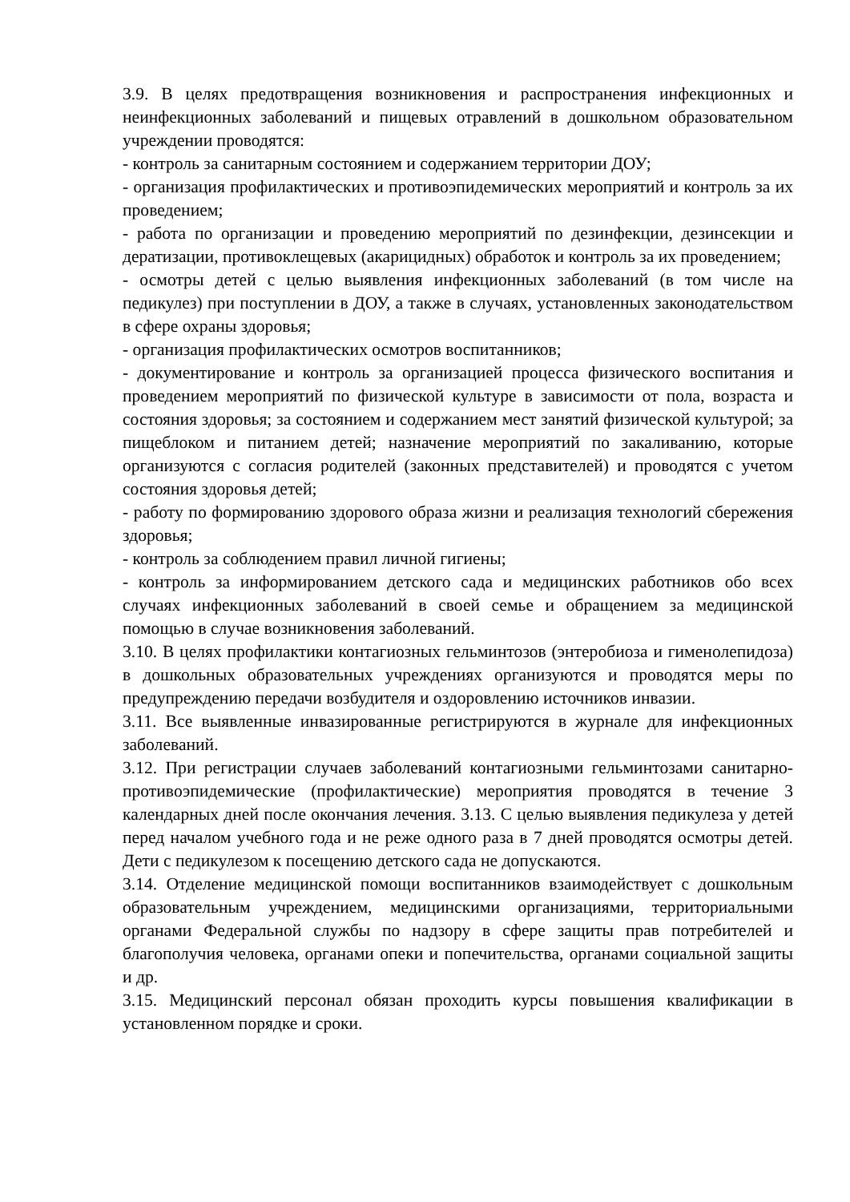3.9. В целях предотвращения возникновения и распространения инфекционных и неинфекционных заболеваний и пищевых отравлений в дошкольном образовательном учреждении проводятся:
- контроль за санитарным состоянием и содержанием территории ДОУ;
- организация профилактических и противоэпидемических мероприятий и контроль за их проведением;
- работа по организации и проведению мероприятий по дезинфекции, дезинсекции и дератизации, противоклещевых (акарицидных) обработок и контроль за их проведением;
- осмотры детей с целью выявления инфекционных заболеваний (в том числе на педикулез) при поступлении в ДОУ, а также в случаях, установленных законодательством в сфере охраны здоровья;
- организация профилактических осмотров воспитанников;
- документирование и контроль за организацией процесса физического воспитания и проведением мероприятий по физической культуре в зависимости от пола, возраста и состояния здоровья; за состоянием и содержанием мест занятий физической культурой; за пищеблоком и питанием детей; назначение мероприятий по закаливанию, которые организуются с согласия родителей (законных представителей) и проводятся с учетом состояния здоровья детей;
- работу по формированию здорового образа жизни и реализация технологий сбережения здоровья;
- контроль за соблюдением правил личной гигиены;
- контроль за информированием детского сада и медицинских работников обо всех случаях инфекционных заболеваний в своей семье и обращением за медицинской помощью в случае возникновения заболеваний.
3.10. В целях профилактики контагиозных гельминтозов (энтеробиоза и гименолепидоза) в дошкольных образовательных учреждениях организуются и проводятся меры по предупреждению передачи возбудителя и оздоровлению источников инвазии.
3.11. Все выявленные инвазированные регистрируются в журнале для инфекционных заболеваний.
3.12. При регистрации случаев заболеваний контагиозными гельминтозами санитарно-противоэпидемические (профилактические) мероприятия проводятся в течение 3 календарных дней после окончания лечения. 3.13. С целью выявления педикулеза у детей перед началом учебного года и не реже одного раза в 7 дней проводятся осмотры детей. Дети с педикулезом к посещению детского сада не допускаются.
3.14. Отделение медицинской помощи воспитанников взаимодействует с дошкольным образовательным учреждением, медицинскими организациями, территориальными органами Федеральной службы по надзору в сфере защиты прав потребителей и благополучия человека, органами опеки и попечительства, органами социальной защиты и др.
3.15. Медицинский персонал обязан проходить курсы повышения квалификации в установленном порядке и сроки.